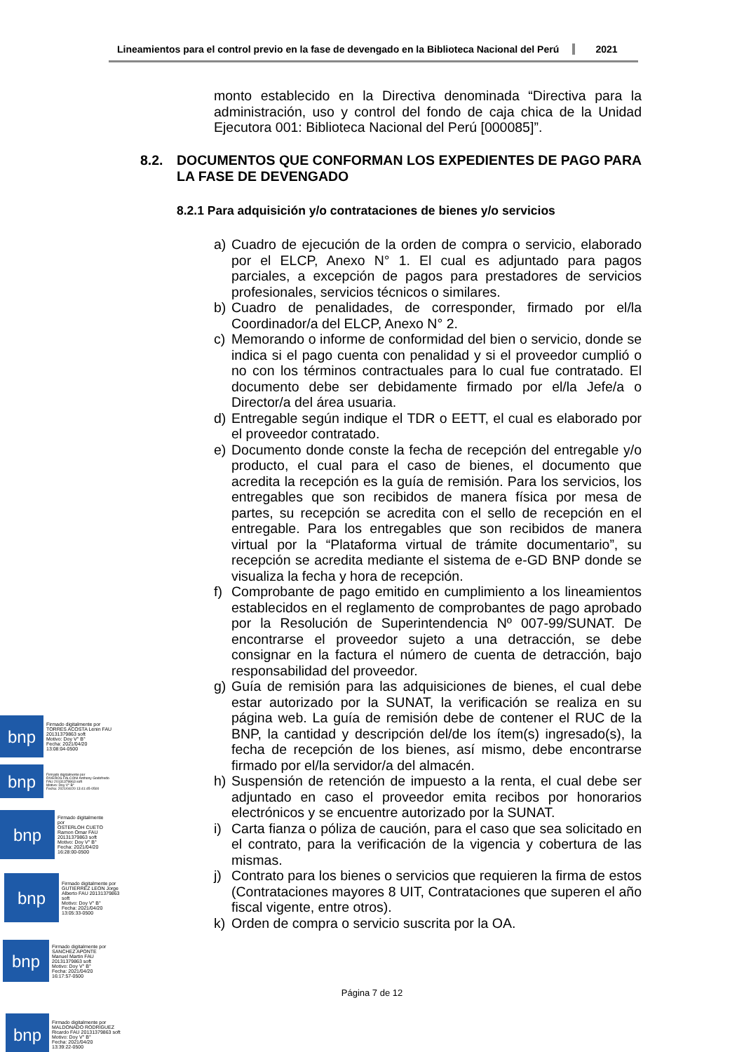Lineamientos para el control previo en la fase de devengado en la Biblioteca Nacional del Perú
2021
monto establecido en la Directiva denominada “Directiva para la administración, uso y control del fondo de caja chica de la Unidad Ejecutora 001: Biblioteca Nacional del Perú [000085]”.
8.2. DOCUMENTOS QUE CONFORMAN LOS EXPEDIENTES DE PAGO PARA LA FASE DE DEVENGADO
8.2.1 Para adquisición y/o contrataciones de bienes y/o servicios
a) Cuadro de ejecución de la orden de compra o servicio, elaborado por el ELCP, Anexo N° 1. El cual es adjuntado para pagos parciales, a excepción de pagos para prestadores de servicios profesionales, servicios técnicos o similares.
b) Cuadro de penalidades, de corresponder, firmado por el/la Coordinador/a del ELCP, Anexo N° 2.
c) Memorando o informe de conformidad del bien o servicio, donde se indica si el pago cuenta con penalidad y si el proveedor cumplió o no con los términos contractuales para lo cual fue contratado. El documento debe ser debidamente firmado por el/la Jefe/a o Director/a del área usuaria.
d) Entregable según indique el TDR o EETT, el cual es elaborado por el proveedor contratado.
e) Documento donde conste la fecha de recepción del entregable y/o producto, el cual para el caso de bienes, el documento que acredita la recepción es la guía de remisión. Para los servicios, los entregables que son recibidos de manera física por mesa de partes, su recepción se acredita con el sello de recepción en el entregable. Para los entregables que son recibidos de manera virtual por la “Plataforma virtual de trámite documentario”, su recepción se acredita mediante el sistema de e-GD BNP donde se visualiza la fecha y hora de recepción.
f) Comprobante de pago emitido en cumplimiento a los lineamientos establecidos en el reglamento de comprobantes de pago aprobado por la Resolución de Superintendencia Nº 007-99/SUNAT. De encontrarse el proveedor sujeto a una detracción, se debe consignar en la factura el número de cuenta de detracción, bajo responsabilidad del proveedor.
g) Guía de remisión para las adquisiciones de bienes, el cual debe estar autorizado por la SUNAT, la verificación se realiza en su página web. La guía de remisión debe de contener el RUC de la BNP, la cantidad y descripción del/de los ítem(s) ingresado(s), la fecha de recepción de los bienes, así mismo, debe encontrarse firmado por el/la servidor/a del almacén.
h) Suspensión de retención de impuesto a la renta, el cual debe ser adjuntado en caso el proveedor emita recibos por honorarios electrónicos y se encuentre autorizado por la SUNAT.
i) Carta fianza o póliza de caución, para el caso que sea solicitado en el contrato, para la verificación de la vigencia y cobertura de las mismas.
j) Contrato para los bienes o servicios que requieren la firma de estos (Contrataciones mayores 8 UIT, Contrataciones que superen el año fiscal vigente, entre otros).
k) Orden de compra o servicio suscrita por la OA.
bnp
Firmado digitalmente por
TORRES ACOSTA Lenin FAU
20131379863 soft
Motivo: Doy V° B°
Fecha: 2021/04/20
13:08:04-0500
bnp
Firmado digitalmente por
RIVEROS FALCONI Anthony Godofredo
FAU 20131379863 soft
Motivo: Doy V° B°
Fecha: 2021/04/20 13:41:45-0500
bnp
Firmado digitalmente
por
OSTERLOH CUETO
Ramon Omar FAU
20131379863 soft
Motivo: Doy V° B°
Fecha: 2021/04/20
16:28:00-0500
bnp
Firmado digitalmente por
GUTIERREZ LEON Jorge
Alberto FAU 20131379863
soft
Motivo: Doy V° B°
Fecha: 2021/04/20
13:05:33-0500
bnp
Firmado digitalmente por
SANCHEZ APONTE
Manuel Martin FAU
20131379863 soft
Motivo: Doy V° B°
Fecha: 2021/04/20
16:17:57-0500
Página 7 de 12
bnp
Firmado digitalmente por
MALDONADO RODRIGUEZ
Ricardo FAU 20131379863 soft
Motivo: Doy V° B°
Fecha: 2021/04/20
13:39:22-0500